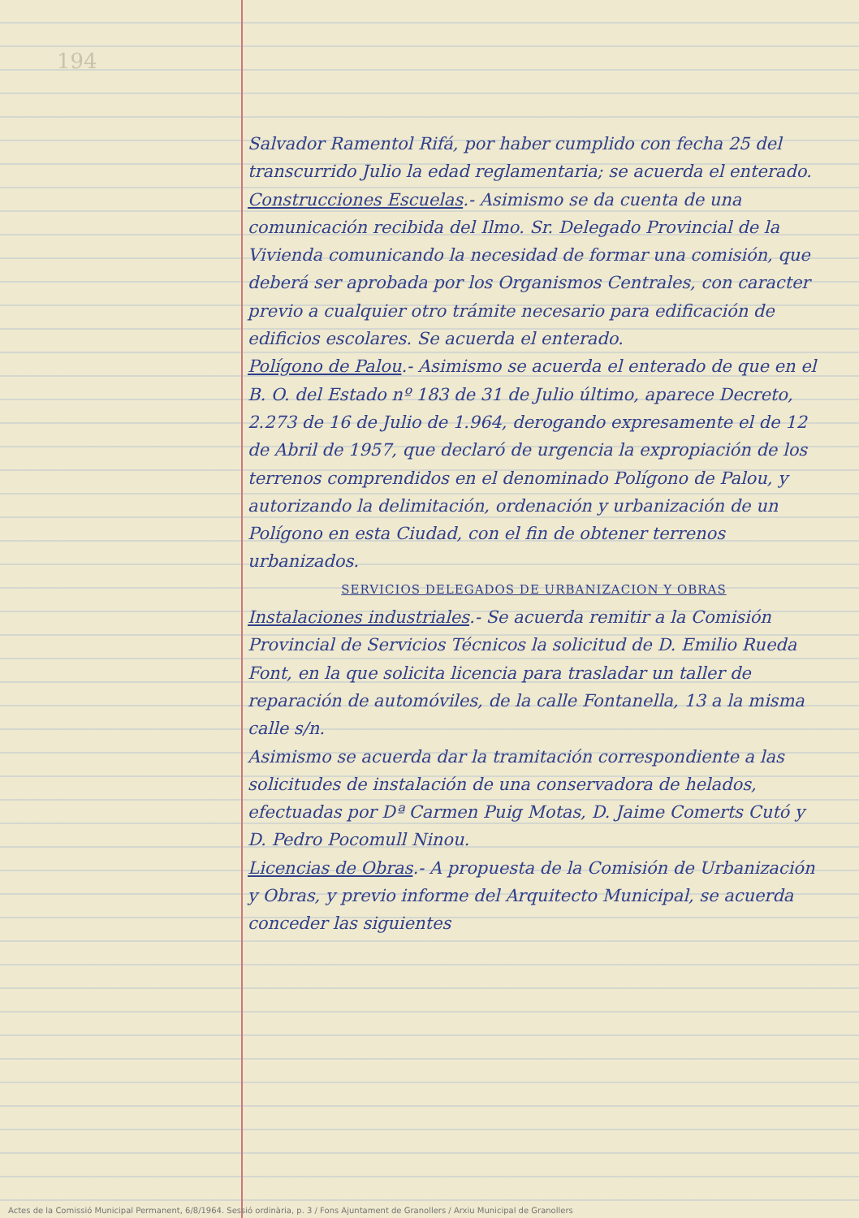194
Salvador Ramentol Rifá, por haber cumplido con fecha 25 del transcurrido Julio la edad reglamentaria; se acuerda el enterado.
Construcciones Escuelas.- Asimismo se da cuenta de una comunicación recibida del Ilmo. Sr. Delegado Provincial de la Vivienda comunicando la necesidad de formar una comisión, que deberá ser aprobada por los Organismos Centrales, con caracter previo a cualquier otro trámite necesario para edificación de edificios escolares. Se acuerda el enterado.
Polígono de Palou.- Asimismo se acuerda el enterado de que en el B. O. del Estado nº 183 de 31 de Julio último, aparece Decreto, 2.273 de 16 de Julio de 1.964, derogando expresamente el de 12 de Abril de 1957, que declaró de urgencia la expropiación de los terrenos comprendidos en el denominado Polígono de Palou, y autorizando la delimitación, ordenación y urbanización de un Polígono en esta Ciudad, con el fin de obtener terrenos urbanizados.
SERVICIOS DELEGADOS DE URBANIZACION Y OBRAS
Instalaciones industriales.- Se acuerda remitir a la Comisión Provincial de Servicios Técnicos la solicitud de D. Emilio Rueda Font, en la que solicita licencia para trasladar un taller de reparación de automóviles, de la calle Fontanella, 13 a la misma calle s/n.
Asimismo se acuerda dar la tramitación correspondiente a las solicitudes de instalación de una conservadora de helados, efectuadas por Dª Carmen Puig Motas, D. Jaime Comerts Cutó y D. Pedro Pocomull Ninou.
Licencias de Obras.- A propuesta de la Comisión de Urbanización y Obras, y previo informe del Arquitecto Municipal, se acuerda conceder las siguientes
Actes de la Comissió Municipal Permanent, 6/8/1964. Sessió ordinària, p. 3 / Fons Ajuntament de Granollers / Arxiu Municipal de Granollers